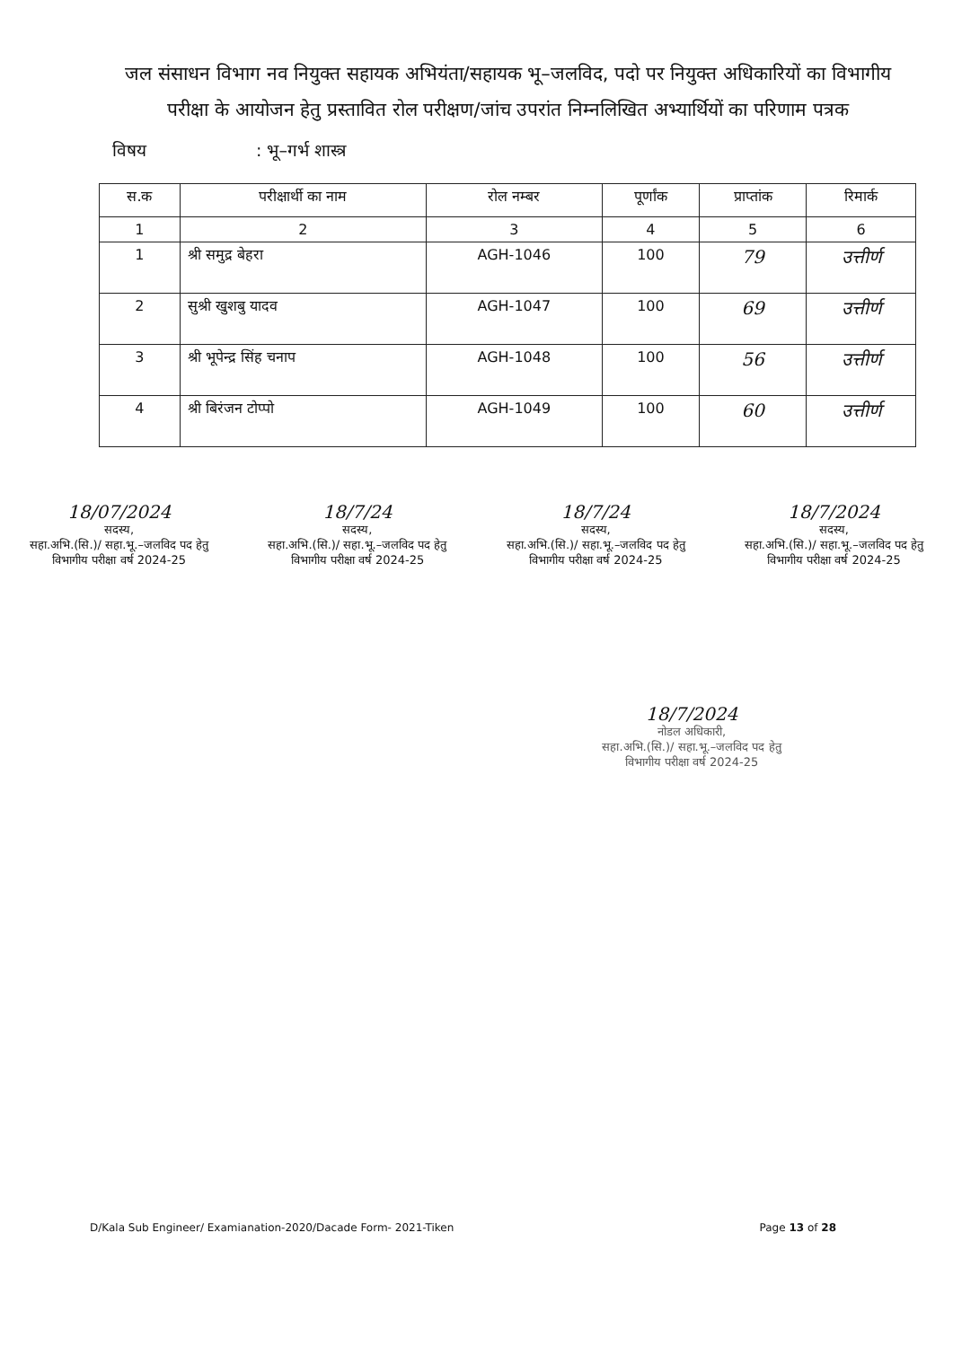जल संसाधन विभाग नव नियुक्त सहायक अभियंता/सहायक भू–जलविद, पदो पर नियुक्त अधिकारियों का विभागीय परीक्षा के आयोजन हेतु प्रस्तावित रोल परीक्षण/जांच उपरांत निम्नलिखित अभ्यार्थियों का परिणाम पत्रक
विषय: भू–गर्भ शास्त्र
| स.क | परीक्षार्थी का नाम | रोल नम्बर | पूर्णांक | प्राप्तांक | रिमार्क |
| --- | --- | --- | --- | --- | --- |
| 1 | 2 | 3 | 4 | 5 | 6 |
| 1 | श्री समुद्र बेहरा | AGH-1046 | 100 | 79 | उत्तीर्ण |
| 2 | सुश्री खुशबु यादव | AGH-1047 | 100 | 69 | उत्तीर्ण |
| 3 | श्री भूपेन्द्र सिंह चनाप | AGH-1048 | 100 | 56 | उत्तीर्ण |
| 4 | श्री बिरंजन टोप्पो | AGH-1049 | 100 | 60 | उत्तीर्ण |
18/07/2024
सदस्य,
सहा.अभि.(सि.)/ सहा.भू.–जलविद पद हेतु
विभागीय परीक्षा वर्ष 2024-25
18/7/24
सदस्य,
सहा.अभि.(सि.)/ सहा.भू.–जलविद पद हेतु
विभागीय परीक्षा वर्ष 2024-25
18/7/24
सदस्य,
सहा.अभि.(सि.)/ सहा.भू.–जलविद पद हेतु
विभागीय परीक्षा वर्ष 2024-25
18/7/2024
सदस्य,
सहा.अभि.(सि.)/ सहा.भू.–जलविद पद हेतु
विभागीय परीक्षा वर्ष 2024-25
18/7/2024
नोडल अधिकारी,
सहा.अभि.(सि.)/ सहा.भू.–जलविद पद हेतु
विभागीय परीक्षा वर्ष 2024-25
D/Kala Sub Engineer/ Examianation-2020/Dacade Form- 2021-Tiken Page 13 of 28